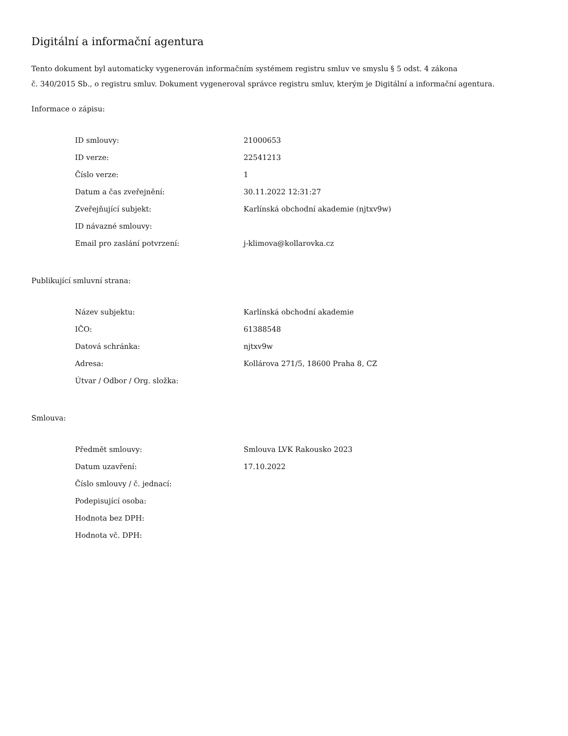Digitální a informační agentura
Tento dokument byl automaticky vygenerován informačním systémem registru smluv ve smyslu § 5 odst. 4 zákona
č. 340/2015 Sb., o registru smluv. Dokument vygeneroval správce registru smluv, kterým je Digitální a informační agentura.
Informace o zápisu:
| ID smlouvy: | 21000653 |
| ID verze: | 22541213 |
| Číslo verze: | 1 |
| Datum a čas zveřejnění: | 30.11.2022 12:31:27 |
| Zveřejňující subjekt: | Karlínská obchodní akademie (njtxv9w) |
| ID návazné smlouvy: | |
| Email pro zaslání potvrzení: | j-klimova@kollarovka.cz |
Publikující smluvní strana:
| Název subjektu: | Karlínská obchodní akademie |
| IČO: | 61388548 |
| Datová schránka: | njtxv9w |
| Adresa: | Kollárova 271/5, 18600 Praha 8, CZ |
| Útvar / Odbor / Org. složka: | |
Smlouva:
| Předmět smlouvy: | Smlouva LVK Rakousko 2023 |
| Datum uzavření: | 17.10.2022 |
| Číslo smlouvy / č. jednací: | |
| Podepisující osoba: | |
| Hodnota bez DPH: | |
| Hodnota vč. DPH: | |